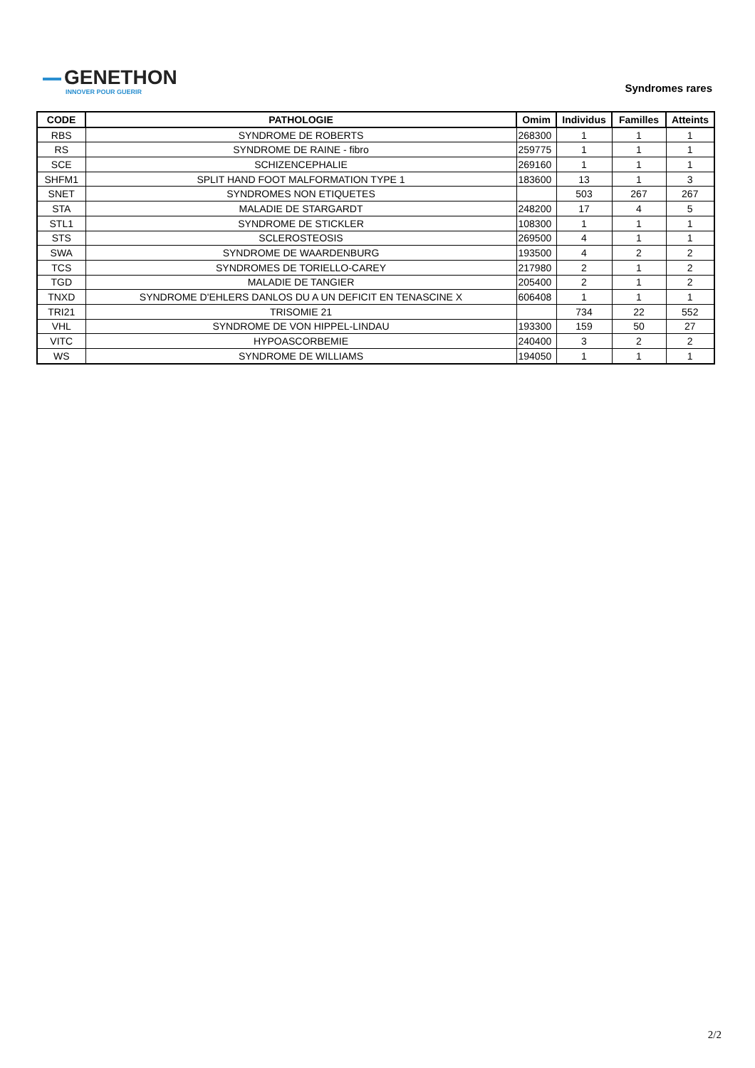GENETHON
INNOVER POUR GUERIR
Syndromes rares
| CODE | PATHOLOGIE | Omim | Individus | Familles | Atteints |
| --- | --- | --- | --- | --- | --- |
| RBS | SYNDROME DE ROBERTS | 268300 | 1 | 1 | 1 |
| RS | SYNDROME DE RAINE - fibro | 259775 | 1 | 1 | 1 |
| SCE | SCHIZENCEPHALIE | 269160 | 1 | 1 | 1 |
| SHFM1 | SPLIT HAND FOOT MALFORMATION TYPE 1 | 183600 | 13 | 1 | 3 |
| SNET | SYNDROMES NON ETIQUETES | | 503 | 267 | 267 |
| STA | MALADIE DE STARGARDT | 248200 | 17 | 4 | 5 |
| STL1 | SYNDROME DE STICKLER | 108300 | 1 | 1 | 1 |
| STS | SCLEROSTEOSIS | 269500 | 4 | 1 | 1 |
| SWA | SYNDROME DE WAARDENBURG | 193500 | 4 | 2 | 2 |
| TCS | SYNDROMES DE TORIELLO-CAREY | 217980 | 2 | 1 | 2 |
| TGD | MALADIE DE TANGIER | 205400 | 2 | 1 | 2 |
| TNXD | SYNDROME D'EHLERS DANLOS DU A UN DEFICIT EN TENASCINE X | 606408 | 1 | 1 | 1 |
| TRI21 | TRISOMIE 21 | | 734 | 22 | 552 |
| VHL | SYNDROME DE VON HIPPEL-LINDAU | 193300 | 159 | 50 | 27 |
| VITC | HYPOASCORBEMIE | 240400 | 3 | 2 | 2 |
| WS | SYNDROME DE WILLIAMS | 194050 | 1 | 1 | 1 |
2/2